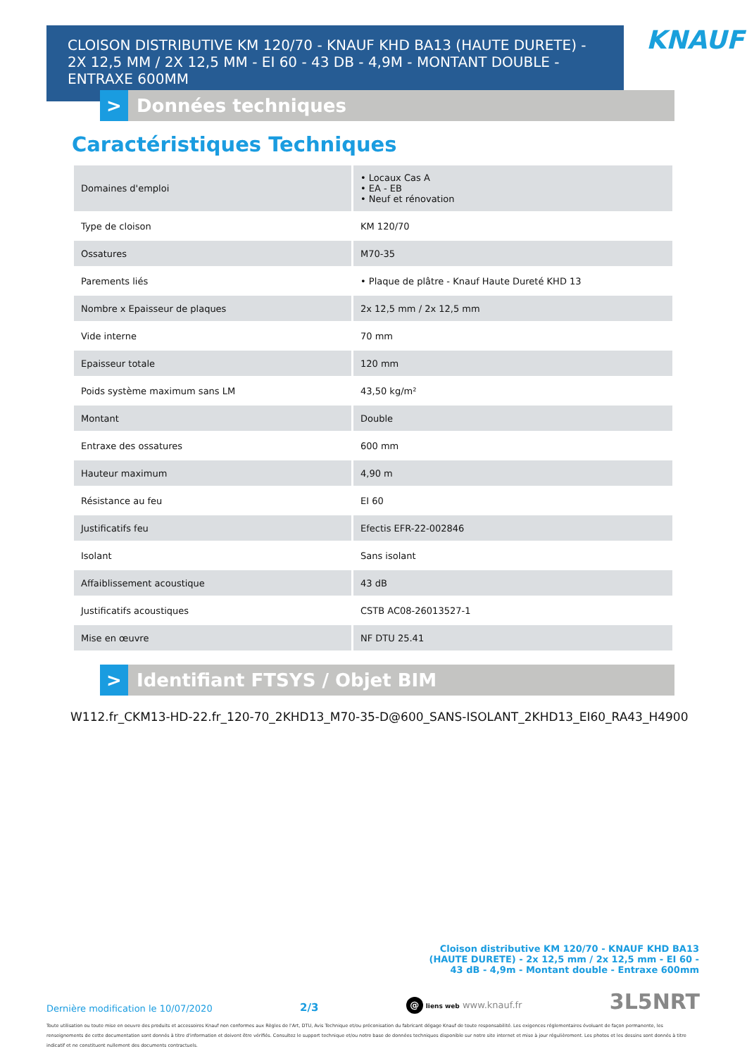CLOISON DISTRIBUTIVE KM 120/70 - KNAUF KHD BA13 (HAUTE DURETE) - 2X 12,5 MM / 2X 12,5 MM - EI 60 - 43 DB - 4,9M - MONTANT DOUBLE - ENTRAXE 600MM
KNAUF
> Données techniques
Caractéristiques Techniques
| Domaines d'emploi | • Locaux Cas A • EA - EB • Neuf et rénovation |
| Type de cloison | KM 120/70 |
| Ossatures | M70-35 |
| Parements liés | • Plaque de plâtre - Knauf Haute Dureté KHD 13 |
| Nombre x Epaisseur de plaques | 2x 12,5 mm / 2x 12,5 mm |
| Vide interne | 70 mm |
| Epaisseur totale | 120 mm |
| Poids système maximum sans LM | 43,50 kg/m² |
| Montant | Double |
| Entraxe des ossatures | 600 mm |
| Hauteur maximum | 4,90 m |
| Résistance au feu | EI 60 |
| Justificatifs feu | Efectis EFR-22-002846 |
| Isolant | Sans isolant |
| Affaiblissement acoustique | 43 dB |
| Justificatifs acoustiques | CSTB AC08-26013527-1 |
| Mise en œuvre | NF DTU 25.41 |
> Identifiant FTSYS / Objet BIM
W112.fr_CKM13-HD-22.fr_120-70_2KHD13_M70-35-D@600_SANS-ISOLANT_2KHD13_EI60_RA43_H4900
Cloison distributive KM 120/70 - KNAUF KHD BA13 (HAUTE DURETE) - 2x 12,5 mm / 2x 12,5 mm - EI 60 - 43 dB - 4,9m - Montant double - Entraxe 600mm
Dernière modification le 10/07/2020 2/3 @ liens web www.knauf.fr 3L5NRT
Toute utilisation ou toute mise en oeuvre des produits et accessoires Knauf non conformes aux Règles de l'Art, DTU, Avis Technique et/ou préconisation du fabricant dégage Knauf de toute responsabilité. Les exigences réglementaires évoluant de façon permanente, les renseignements de cette documentation sont donnés à titre d'information et doivent être vérifiés. Consultez le support technique et/ou notre base de données techniques disponible sur notre site internet et mise à jour régulièrement. Les photos et les dessins sont donnés à titre indicatif et ne constituent nullement des documents contractuels.